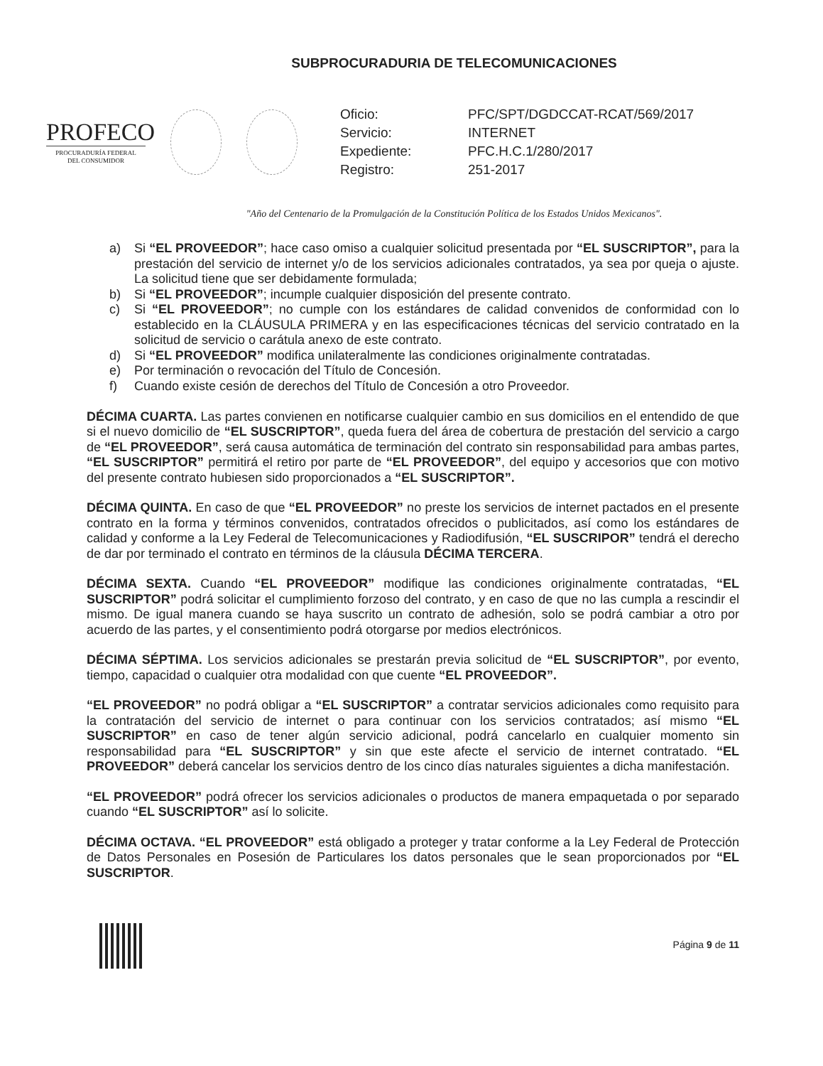SUBPROCURADURIA DE TELECOMUNICACIONES
PROFECO
PROCURADURÍA FEDERAL
DEL CONSUMIDOR
Oficio: PFC/SPT/DGDCCAT-RCAT/569/2017
Servicio: INTERNET
Expediente: PFC.H.C.1/280/2017
Registro: 251-2017
"Año del Centenario de la Promulgación de la Constitución Política de los Estados Unidos Mexicanos".
a) Si “EL PROVEEDOR”; hace caso omiso a cualquier solicitud presentada por “EL SUSCRIPTOR”, para la prestación del servicio de internet y/o de los servicios adicionales contratados, ya sea por queja o ajuste. La solicitud tiene que ser debidamente formulada;
b) Si “EL PROVEEDOR”; incumple cualquier disposición del presente contrato.
c) Si “EL PROVEEDOR”; no cumple con los estándares de calidad convenidos de conformidad con lo establecido en la CLÁUSULA PRIMERA y en las especificaciones técnicas del servicio contratado en la solicitud de servicio o carátula anexo de este contrato.
d) Si “EL PROVEEDOR” modifica unilateralmente las condiciones originalmente contratadas.
e) Por terminación o revocación del Título de Concesión.
f) Cuando existe cesión de derechos del Título de Concesión a otro Proveedor.
DÉCIMA CUARTA. Las partes convienen en notificarse cualquier cambio en sus domicilios en el entendido de que si el nuevo domicilio de “EL SUSCRIPTOR”, queda fuera del área de cobertura de prestación del servicio a cargo de “EL PROVEEDOR”, será causa automática de terminación del contrato sin responsabilidad para ambas partes, “EL SUSCRIPTOR” permitirá el retiro por parte de “EL PROVEEDOR”, del equipo y accesorios que con motivo del presente contrato hubiesen sido proporcionados a “EL SUSCRIPTOR”.
DÉCIMA QUINTA. En caso de que “EL PROVEEDOR” no preste los servicios de internet pactados en el presente contrato en la forma y términos convenidos, contratados ofrecidos o publicitados, así como los estándares de calidad y conforme a la Ley Federal de Telecomunicaciones y Radiodifusión, “EL SUSCRIPOR” tendrá el derecho de dar por terminado el contrato en términos de la cláusula DÉCIMA TERCERA.
DÉCIMA SEXTA. Cuando “EL PROVEEDOR” modifique las condiciones originalmente contratadas, “EL SUSCRIPTOR” podrá solicitar el cumplimiento forzoso del contrato, y en caso de que no las cumpla a rescindir el mismo. De igual manera cuando se haya suscrito un contrato de adhesión, solo se podrá cambiar a otro por acuerdo de las partes, y el consentimiento podrá otorgarse por medios electrónicos.
DÉCIMA SÉPTIMA. Los servicios adicionales se prestarán previa solicitud de “EL SUSCRIPTOR”, por evento, tiempo, capacidad o cualquier otra modalidad con que cuente “EL PROVEEDOR”.
“EL PROVEEDOR” no podrá obligar a “EL SUSCRIPTOR” a contratar servicios adicionales como requisito para la contratación del servicio de internet o para continuar con los servicios contratados; así mismo “EL SUSCRIPTOR” en caso de tener algún servicio adicional, podrá cancelarlo en cualquier momento sin responsabilidad para “EL SUSCRIPTOR” y sin que este afecte el servicio de internet contratado. “EL PROVEEDOR” deberá cancelar los servicios dentro de los cinco días naturales siguientes a dicha manifestación.
“EL PROVEEDOR” podrá ofrecer los servicios adicionales o productos de manera empaquetada o por separado cuando “EL SUSCRIPTOR” así lo solicite.
DÉCIMA OCTAVA. “EL PROVEEDOR” está obligado a proteger y tratar conforme a la Ley Federal de Protección de Datos Personales en Posesión de Particulares los datos personales que le sean proporcionados por “EL SUSCRIPTOR.
Página 9 de 11